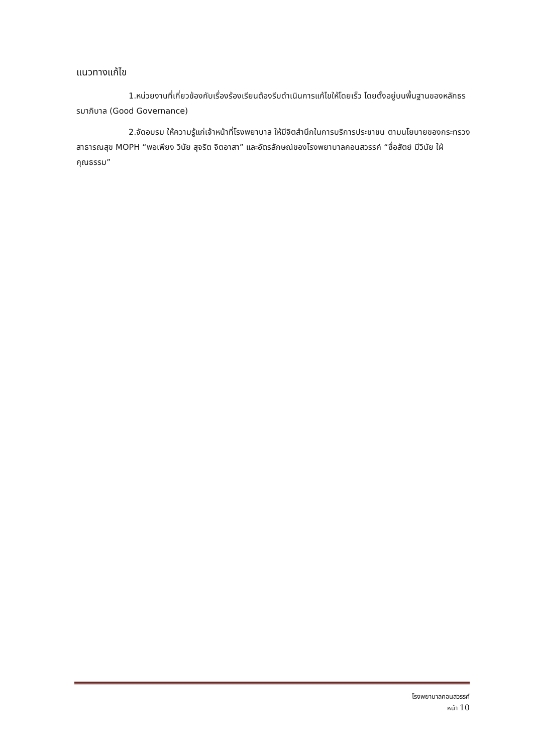แนวทางแก้ไข
1.หน่วยงานที่เกี่ยวข้องกับเรื่องร้องเรียนต้องรีบดำเนินการแก้ไขให้โดยเร็ว โดยตั้งอยู่บนพื้นฐานของหลักธรรมาภิบาล (Good Governance)
2.จัดอบรม ให้ความรู้แก่เจ้าหน้าที่โรงพยาบาล ให้มีจิตสำนึกในการบริการประชาชน ตามนโยบายของกระทรวงสาธารณสุข MOPH “พอเพียง วินัย สุจริต จิตอาสา” และอัตรลักษณ์ของโรงพยาบาลคอนสวรรค์ “ซื่อสัตย์ มีวินัย ใฝ่คุณธรรม”
โรงพยาบาลคอนสวรรค์
หน้า 10